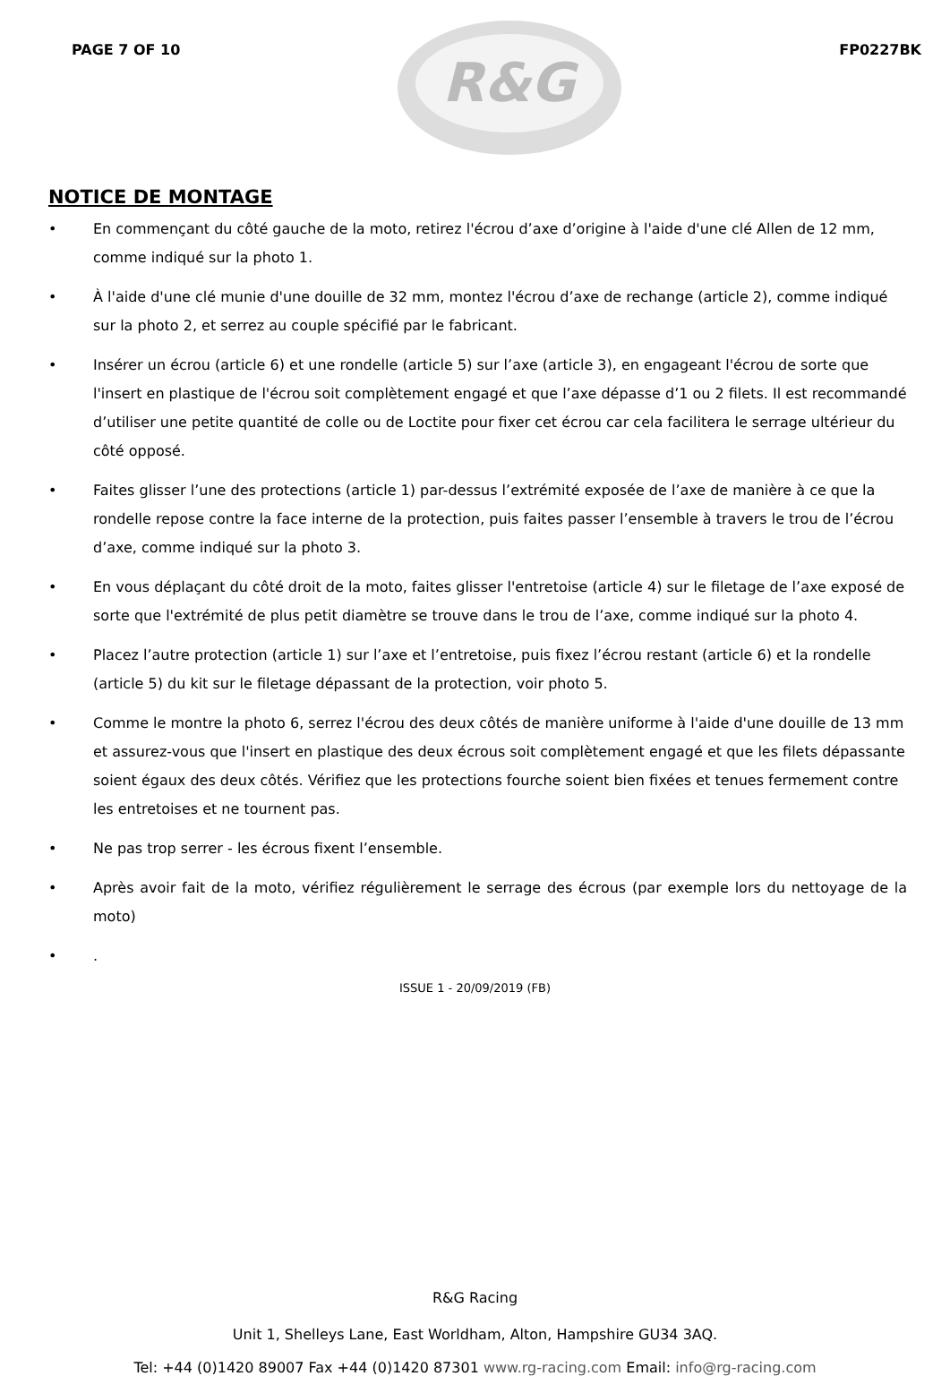PAGE 7 OF 10
R&G
FP0227BK
NOTICE DE MONTAGE
• En commençant du côté gauche de la moto, retirez l'écrou d’axe d’origine à l'aide d'une clé Allen de 12 mm, comme indiqué sur la photo 1.
• À l'aide d'une clé munie d'une douille de 32 mm, montez l'écrou d’axe de rechange (article 2), comme indiqué sur la photo 2, et serrez au couple spécifié par le fabricant.
• Insérer un écrou (article 6) et une rondelle (article 5) sur l’axe (article 3), en engageant l'écrou de sorte que l'insert en plastique de l'écrou soit complètement engagé et que l’axe dépasse d’1 ou 2 filets. Il est recommandé d’utiliser une petite quantité de colle ou de Loctite pour fixer cet écrou car cela facilitera le serrage ultérieur du côté opposé.
• Faites glisser l’une des protections (article 1) par-dessus l’extrémité exposée de l’axe de manière à ce que la rondelle repose contre la face interne de la protection, puis faites passer l’ensemble à travers le trou de l’écrou d’axe, comme indiqué sur la photo 3.
• En vous déplaçant du côté droit de la moto, faites glisser l'entretoise (article 4) sur le filetage de l’axe exposé de sorte que l'extrémité de plus petit diamètre se trouve dans le trou de l’axe, comme indiqué sur la photo 4.
• Placez l’autre protection (article 1) sur l’axe et l’entretoise, puis fixez l’écrou restant (article 6) et la rondelle (article 5) du kit sur le filetage dépassant de la protection, voir photo 5.
• Comme le montre la photo 6, serrez l'écrou des deux côtés de manière uniforme à l'aide d'une douille de 13 mm et assurez-vous que l'insert en plastique des deux écrous soit complètement engagé et que les filets dépassante soient égaux des deux côtés. Vérifiez que les protections fourche soient bien fixées et tenues fermement contre les entretoises et ne tournent pas.
• Ne pas trop serrer - les écrous fixent l’ensemble.
• Après avoir fait de la moto, vérifiez régulièrement le serrage des écrous (par exemple lors du nettoyage de la moto)
•.
ISSUE 1 - 20/09/2019 (FB)
R&G Racing
Unit 1, Shelleys Lane, East Worldham, Alton, Hampshire GU34 3AQ.
Tel: +44 (0)1420 89007 Fax +44 (0)1420 87301 www.rg-racing.com Email: info@rg-racing.com